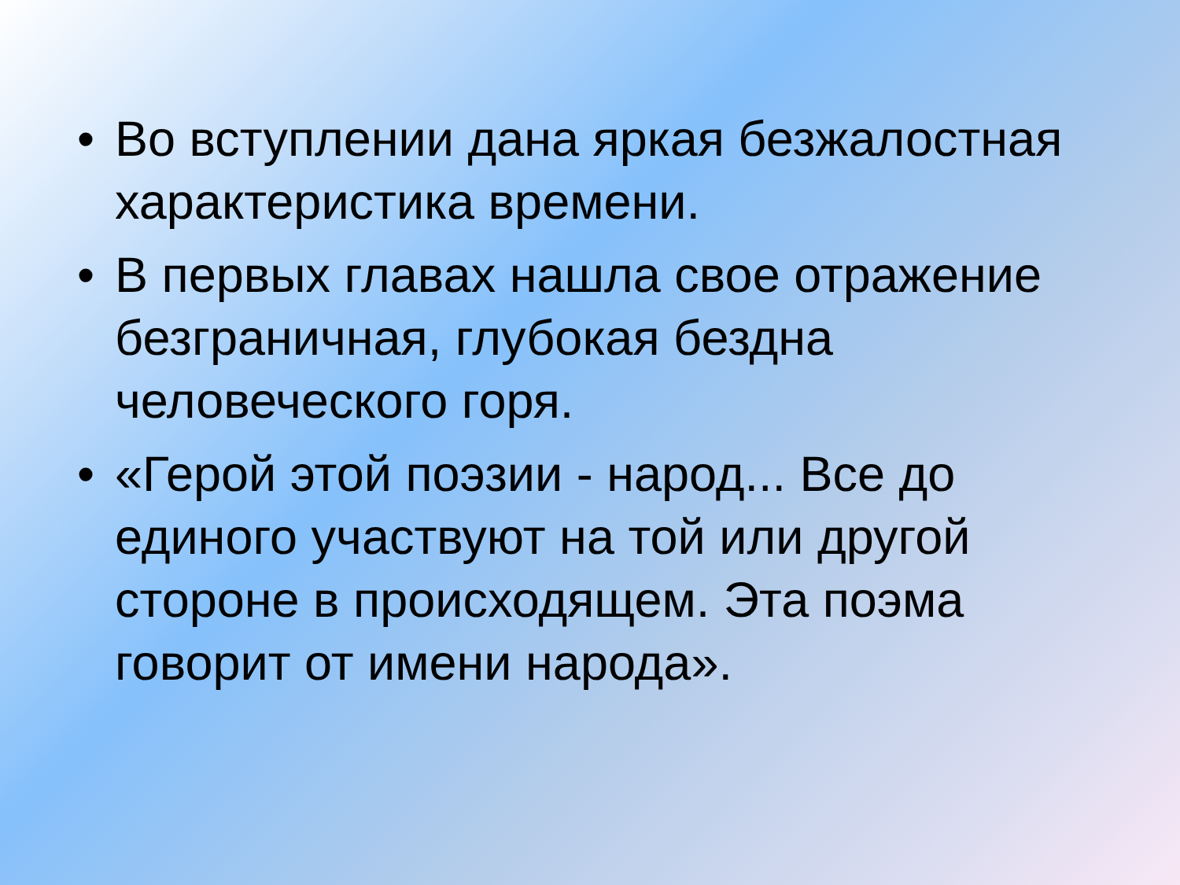• Во вступлении дана яркая безжалостная характеристика времени.
• В первых главах нашла свое отражение безграничная, глубокая бездна человеческого горя.
• «Герой этой поэзии - народ... Все до единого участвуют на той или другой стороне в происходящем. Эта поэма говорит от имени народа».